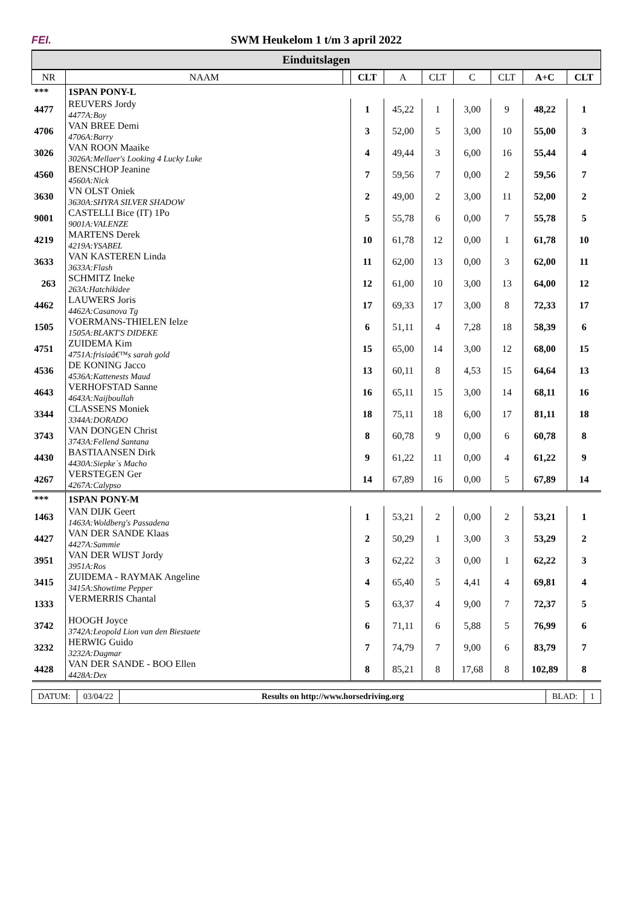FEI.
SWM Heukelom 1 t/m 3 april 2022
Einduitslagen
| NR | NAAM | | CLT | A | CLT | C | CLT | A+C | CLT |
| --- | --- | --- | --- | --- | --- | --- | --- | --- | --- |
| *** | 1SPAN PONY-L | | | | | | | | |
| 4477 | REUVERS Jordy 4477A:Boy | | 1 | 45,22 | 1 | 3,00 | 9 | 48,22 | 1 |
| 4706 | VAN BREE Demi 4706A:Barry | | 3 | 52,00 | 5 | 3,00 | 10 | 55,00 | 3 |
| 3026 | VAN ROON Maaike 3026A:Mellaer's Looking 4 Lucky Luke | | 4 | 49,44 | 3 | 6,00 | 16 | 55,44 | 4 |
| 4560 | BENSCHOP Jeanine 4560A:Nick | | 7 | 59,56 | 7 | 0,00 | 2 | 59,56 | 7 |
| 3630 | VN OLST Oniek 3630A:SHYRA SILVER SHADOW | | 2 | 49,00 | 2 | 3,00 | 11 | 52,00 | 2 |
| 9001 | CASTELLI Bice (IT) 1Po 9001A:VALENZE | | 5 | 55,78 | 6 | 0,00 | 7 | 55,78 | 5 |
| 4219 | MARTENS Derek 4219A:YSABEL | | 10 | 61,78 | 12 | 0,00 | 1 | 61,78 | 10 |
| 3633 | VAN KASTEREN Linda 3633A:Flash | | 11 | 62,00 | 13 | 0,00 | 3 | 62,00 | 11 |
| 263 | SCHMITZ Ineke 263A:Hatchikidee | | 12 | 61,00 | 10 | 3,00 | 13 | 64,00 | 12 |
| 4462 | LAUWERS Joris 4462A:Casanova Tg | | 17 | 69,33 | 17 | 3,00 | 8 | 72,33 | 17 |
| 1505 | VOERMANS-THIELEN Ielze 1505A:BLAKT'S DIDEKE | | 6 | 51,11 | 4 | 7,28 | 18 | 58,39 | 6 |
| 4751 | ZUIDEMA Kim 4751A:frisiaâ€™s sarah gold | | 15 | 65,00 | 14 | 3,00 | 12 | 68,00 | 15 |
| 4536 | DE KONING Jacco 4536A:Kattenests Maud | | 13 | 60,11 | 8 | 4,53 | 15 | 64,64 | 13 |
| 4643 | VERHOFSTAD Sanne 4643A:Naijboullah | | 16 | 65,11 | 15 | 3,00 | 14 | 68,11 | 16 |
| 3344 | CLASSENS Moniek 3344A:DORADO | | 18 | 75,11 | 18 | 6,00 | 17 | 81,11 | 18 |
| 3743 | VAN DONGEN Christ 3743A:Fellend Santana | | 8 | 60,78 | 9 | 0,00 | 6 | 60,78 | 8 |
| 4430 | BASTIAANSEN Dirk 4430A:Siepke`s Macho | | 9 | 61,22 | 11 | 0,00 | 4 | 61,22 | 9 |
| 4267 | VERSTEGEN Ger 4267A:Calypso | | 14 | 67,89 | 16 | 0,00 | 5 | 67,89 | 14 |
| *** | 1SPAN PONY-M | | | | | | | | |
| 1463 | VAN DIJK Geert 1463A:Woldberg's Passadena | | 1 | 53,21 | 2 | 0,00 | 2 | 53,21 | 1 |
| 4427 | VAN DER SANDE Klaas 4427A:Sammie | | 2 | 50,29 | 1 | 3,00 | 3 | 53,29 | 2 |
| 3951 | VAN DER WIJST Jordy 3951A:Ros | | 3 | 62,22 | 3 | 0,00 | 1 | 62,22 | 3 |
| 3415 | ZUIDEMA - RAYMAK Angeline 3415A:Showtime Pepper | | 4 | 65,40 | 5 | 4,41 | 4 | 69,81 | 4 |
| 1333 | VERMERRIS Chantal | | 5 | 63,37 | 4 | 9,00 | 7 | 72,37 | 5 |
| 3742 | HOOGH Joyce 3742A:Leopold Lion van den Biestaete | | 6 | 71,11 | 6 | 5,88 | 5 | 76,99 | 6 |
| 3232 | HERWIG Guido 3232A:Dagmar | | 7 | 74,79 | 7 | 9,00 | 6 | 83,79 | 7 |
| 4428 | VAN DER SANDE - BOO Ellen 4428A:Dex | | 8 | 85,21 | 8 | 17,68 | 8 | 102,89 | 8 |
DATUM: 03/04/22 Results on http://www.horsedriving.org
BLAD: 1